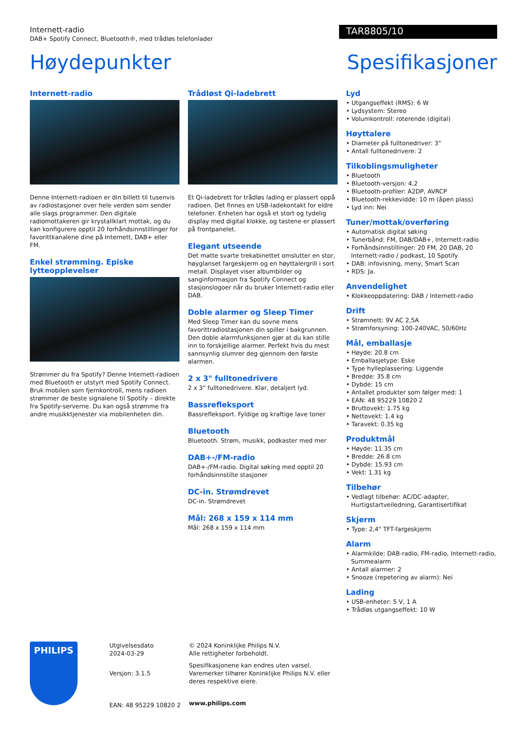Internett-radio
DAB+ Spotify Connect, Bluetooth®, med trådløs telefonlader
TAR8805/10
Høydepunkter Spesifikasjoner
Internett-radio
Denne Internett-radioen er din billett til tusenvis av radiostasjoner over hele verden som sender alle slags programmer. Den digitale radiomottakeren gir krystallklart mottak, og du kan konfigurere opptil 20 forhåndsinnstillinger for favorittkanalene dine på Internett, DAB+ eller FM.
Enkel strømming. Episke lytteopplevelser
Strømmer du fra Spotify? Denne Internett-radioen med Bluetooth er utstyrt med Spotify Connect. Bruk mobilen som fjernkontroll, mens radioen strømmer de beste signalene til Spotify – direkte fra Spotify-serverne. Du kan også strømme fra andre musikktjenester via mobilenheten din.
Trådløst Qi-ladebrett
Et Qi-ladebrett for trådløs lading er plassert oppå radioen. Det finnes en USB-ladekontakt for eldre telefoner. Enheten har også et stort og tydelig display med digital klokke, og tastene er plassert på frontpanelet.
Elegant utseende
Det matte svarte trekabinettet omslutter en stor, høyglanset fargeskjerm og en høyttalergrill i sort metall. Displayet viser albumbilder og sanginformasjon fra Spotify Connect og stasjonslogoer når du bruker Internett-radio eller DAB.
Doble alarmer og Sleep Timer
Med Sleep Timer kan du sovne mens favorittradiostasjonen din spiller i bakgrunnen. Den doble alarmfunksjonen gjør at du kan stille inn to forskjellige alarmer. Perfekt hvis du mest sannsynlig slumrer deg gjennom den første alarmen.
2 x 3" fulltonedrivere
2 x 3" fulltonedrivere. Klar, detaljert lyd.
Bassrefleksport
Bassrefleksport. Fyldige og kraftige lave toner
Bluetooth
Bluetooth. Strøm, musikk, podkaster med mer
DAB+-/FM-radio
DAB+-/FM-radio. Digital søking med opptil 20 forhåndsinnstilte stasjoner
DC-in. Strømdrevet
DC-in. Strømdrevet
Mål: 268 x 159 x 114 mm
Mål: 268 x 159 x 114 mm
Lyd
• Utgangseffekt (RMS): 6 W
• Lydsystem: Stereo
• Volumkontroll: roterende (digital)
Høyttalere
• Diameter på fulltonedriver: 3"
• Antall fulltonedrivere: 2
Tilkoblingsmuligheter
• Bluetooth
• Bluetooth-versjon: 4,2
• Bluetooth-profiler: A2DP, AVRCP
• Bluetooth-rekkevidde: 10 m (åpen plass)
• Lyd inn: Nei
Tuner/mottak/overføring
• Automatisk digital søking
• Tunerbånd: FM, DAB/DAB+, Internett-radio
• Forhåndsinnstillinger: 20 FM, 20 DAB, 20 Internett-radio / podkast, 10 Spotify
• DAB: infovisning, meny, Smart Scan
• RDS: Ja.
Anvendelighet
• Klokkeoppdatering: DAB / Internett-radio
Drift
• Strømnett: 9V AC 2,5A
• Strømforsyning: 100-240VAC, 50/60Hz
Mål, emballasje
• Høyde: 20.8 cm
• Emballasjetype: Eske
• Type hylleplassering: Liggende
• Bredde: 35.8 cm
• Dybde: 15 cm
• Antallet produkter som følger med: 1
• EAN: 48 95229 10820 2
• Bruttovekt: 1.75 kg
• Nettovekt: 1.4 kg
• Taravekt: 0.35 kg
Produktmål
• Høyde: 11.35 cm
• Bredde: 26.8 cm
• Dybde: 15.93 cm
• Vekt: 1.31 kg
Tilbehør
• Vedlagt tilbehør: AC/DC-adapter, Hurtigstartveiledning, Garantisertifikat
Skjerm
• Type: 2,4" TFT-fargeskjerm
Alarm
• Alarmkilde: DAB-radio, FM-radio, Internett-radio, Summealarm
• Antall alarmer: 2
• Snooze (repetering av alarm): Nei
Lading
• USB-enheter: 5 V, 1 A
• Trådløs utgangseffekt: 10 W
PHILIPS
Utgivelsesdato
2024-03-29
Versjon: 3.1.5
EAN: 48 95229 10820 2
© 2024 Koninklijke Philips N.V.
Alle rettigheter forbeholdt.
Spesifikasjonene kan endres uten varsel. Varemerker tilhører Koninklijke Philips N.V. eller deres respektive eiere.
www.philips.com